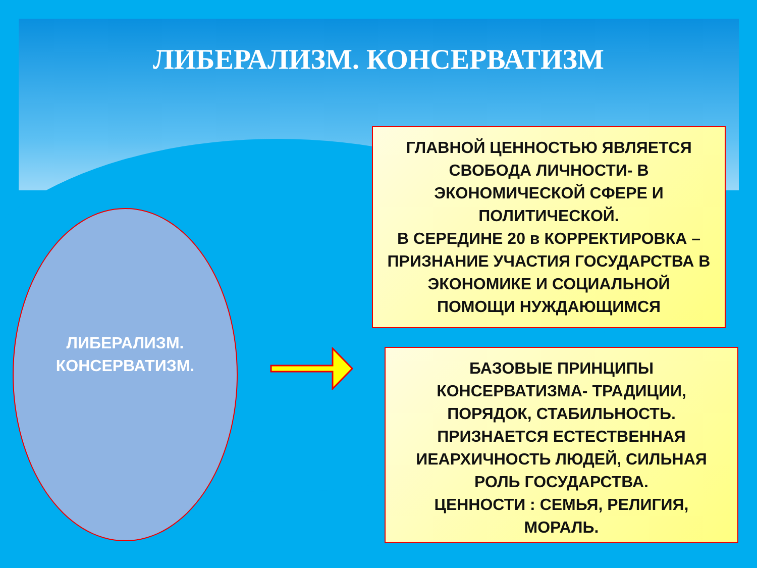ЛИБЕРАЛИЗМ. КОНСЕРВАТИЗМ
ЛИБЕРАЛИЗМ.
КОНСЕРВАТИЗМ.
ГЛАВНОЙ ЦЕННОСТЬЮ ЯВЛЯЕТСЯ
СВОБОДА ЛИЧНОСТИ- В
ЭКОНОМИЧЕСКОЙ СФЕРЕ И
ПОЛИТИЧЕСКОЙ.
В СЕРЕДИНЕ 20 в КОРРЕКТИРОВКА –
ПРИЗНАНИЕ УЧАСТИЯ ГОСУДАРСТВА В
ЭКОНОМИКЕ И СОЦИАЛЬНОЙ
ПОМОЩИ НУЖДАЮЩИМСЯ
БАЗОВЫЕ ПРИНЦИПЫ
КОНСЕРВАТИЗМА- ТРАДИЦИИ,
ПОРЯДОК, СТАБИЛЬНОСТЬ.
ПРИЗНАЕТСЯ ЕСТЕСТВЕННАЯ
ИЕАРХИЧНОСТЬ ЛЮДЕЙ, СИЛЬНАЯ
РОЛЬ ГОСУДАРСТВА.
ЦЕННОСТИ : СЕМЬЯ, РЕЛИГИЯ,
МОРАЛЬ.